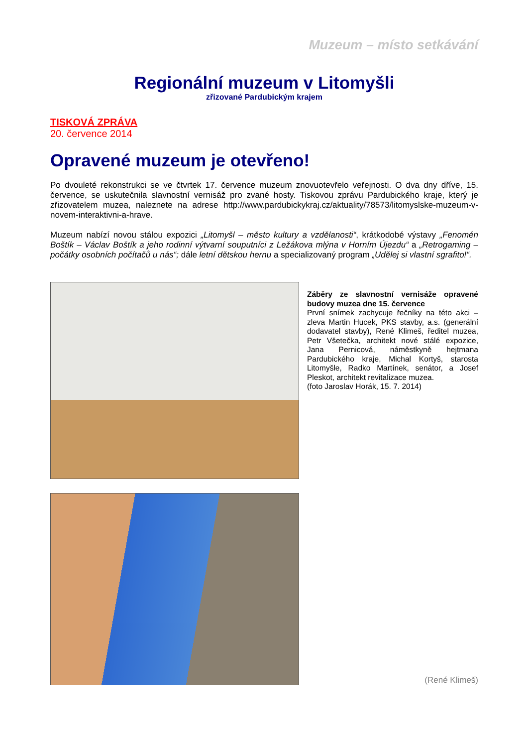Muzeum – místo setkávání
Regionální muzeum v Litomyšli
zřizované Pardubickým krajem
TISKOVÁ ZPRÁVA
20. července 2014
Opravené muzeum je otevřeno!
Po dvouleté rekonstrukci se ve čtvrtek 17. července muzeum znovuotevřelo veřejnosti. O dva dny dříve, 15. července, se uskutečnila slavnostní vernisáž pro zvané hosty. Tiskovou zprávu Pardubického kraje, který je zřizovatelem muzea, naleznete na adrese http://www.pardubickykraj.cz/aktuality/78573/litomyslske-muzeum-v-novem-interaktivni-a-hrave.
Muzeum nabízí novou stálou expozici „Litomyšl – město kultury a vzdělanosti“, krátkodobé výstavy „Fenomén Boštík – Václav Boštík a jeho rodinní výtvarní souputníci z Ležákova mlýna v Horním Újezdu“ a „Retrogaming – počátky osobních počítačů u nás“; dále letní dětskou hernu a specializovaný program „Udělej si vlastní sgrafito!“.
Záběry ze slavnostní vernisáže opravené budovy muzea dne 15. července
První snímek zachycuje řečníky na této akci – zleva Martin Hucek, PKS stavby, a.s. (generální dodavatel stavby), René Klimeš, ředitel muzea, Petr Všetečka, architekt nové stálé expozice, Jana Pernicová, náměstkyně hejtmana Pardubického kraje, Michal Kortyš, starosta Litomyšle, Radko Martínek, senátor, a Josef Pleskot, architekt revitalizace muzea.
(foto Jaroslav Horák, 15. 7. 2014)
(René Klimeš)